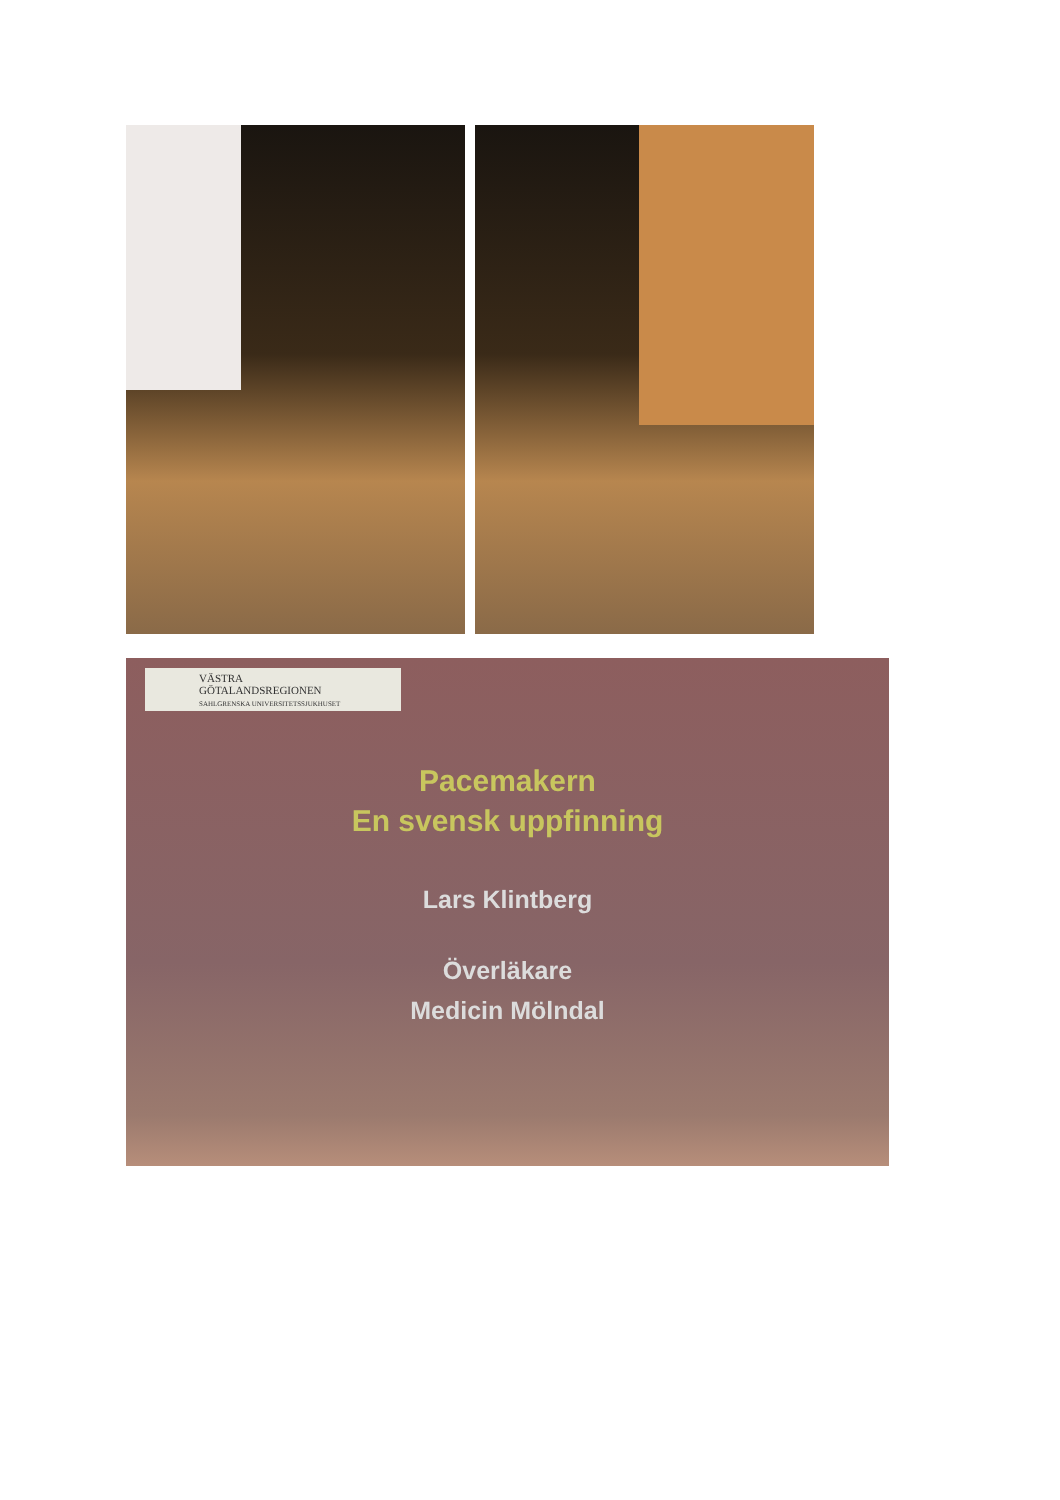VÄSTRA
GÖTALANDSREGIONEN
SAHLGRENSKA UNIVERSITETSSJUKHUSET
Pacemakern
En svensk uppfinning
Lars Klintberg
Överläkare
Medicin Mölndal